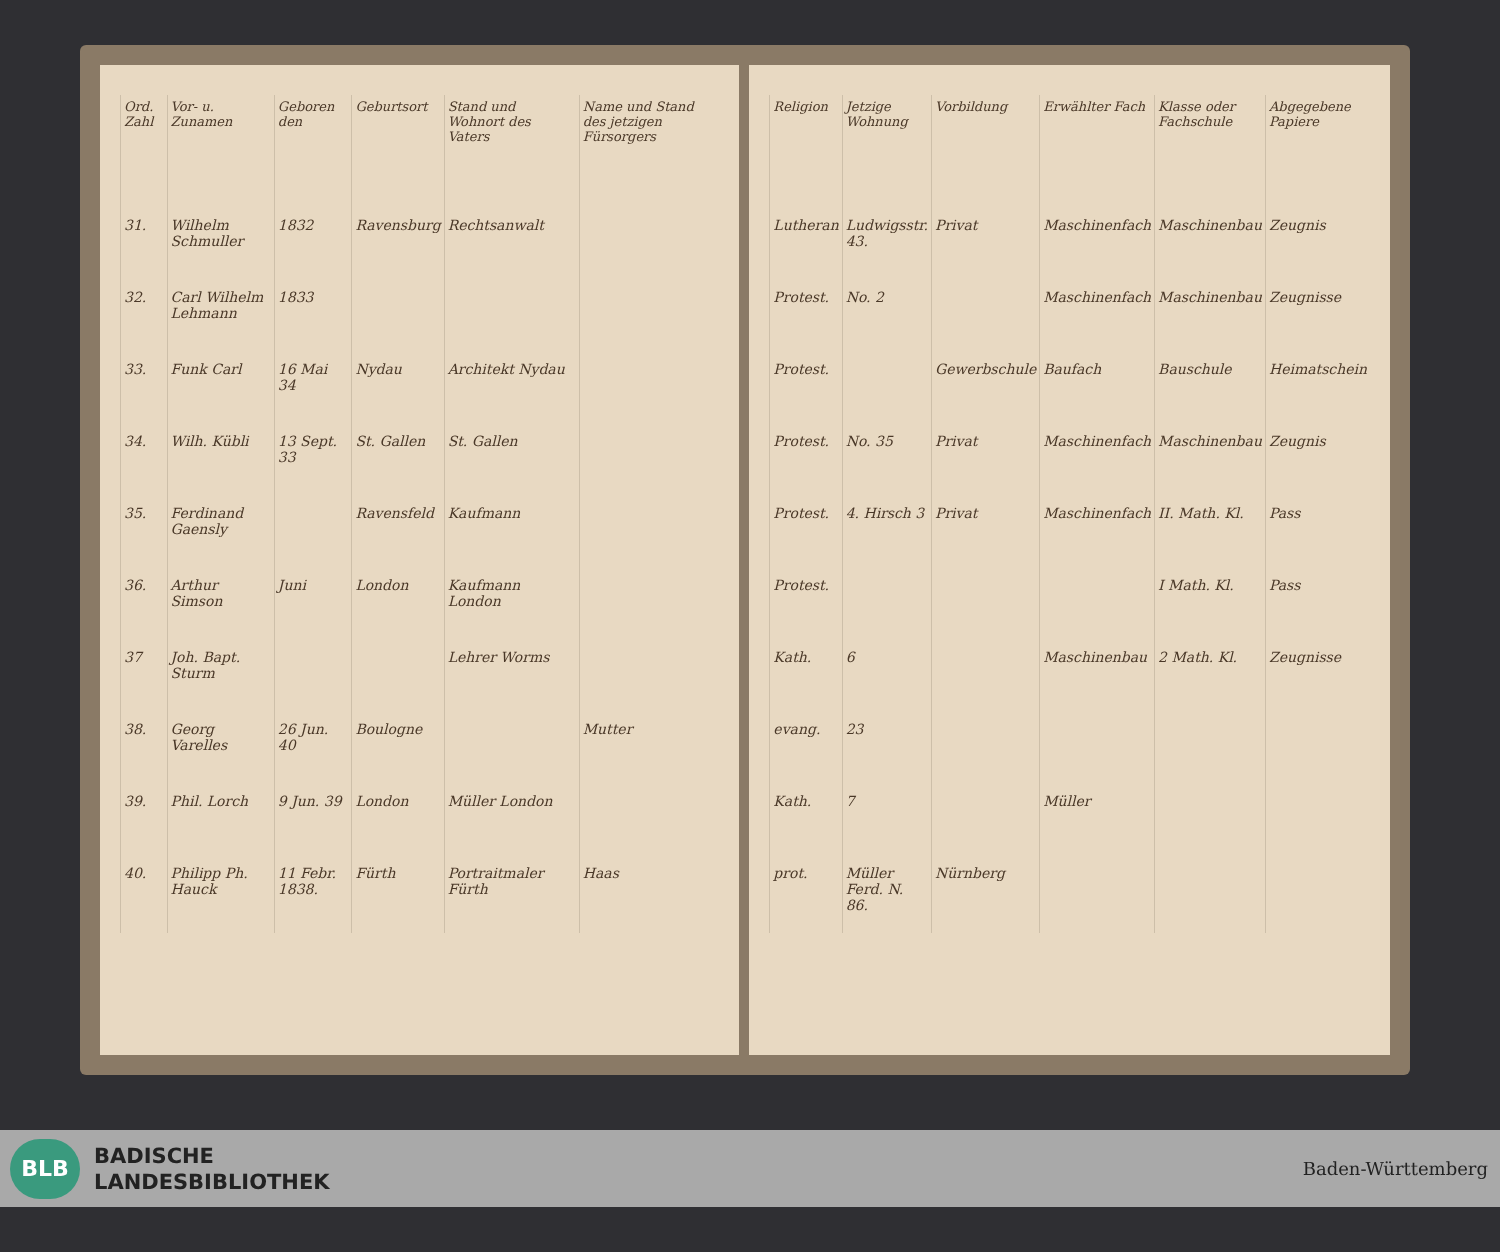| Ord. Zahl | Vor- u. Zunamen | Geboren den | Geburtsort | Stand und Wohnort des Vaters | Name und Stand des jetzigen Fürsorgers |
| --- | --- | --- | --- | --- | --- |
| 31. | Wilhelm Schmuller | 1832 | Ravensburg | Rechtsanwalt | |
| 32. | Carl Wilhelm Lehmann | 1833 | | | |
| 33. | Funk Carl | 16 Mai 34 | Nydau | Architekt Nydau | |
| 34. | Wilh. Kübli | 13 Sept. 33 | St. Gallen | St. Gallen | |
| 35. | Ferdinand Gaensly | | Ravensfeld | Kaufmann | |
| 36. | Arthur Simson | Juni | London | Kaufmann London | |
| 37 | Joh. Bapt. Sturm | | | Lehrer Worms | |
| 38. | Georg Varelles | 26 Jun. 40 | Boulogne | | Mutter |
| 39. | Phil. Lorch | 9 Jun. 39 | London | Müller London | |
| 40. | Philipp Ph. Hauck | 11 Febr. 1838. | Fürth | Portraitmaler Fürth | Haas |
| Religion | Jetzige Wohnung | Vorbildung | Erwählter Fach | Klasse oder Fachschule | Abgegebene Papiere |
| --- | --- | --- | --- | --- | --- |
| Lutheran | Ludwigsstr. 43. | Privat | Maschinenfach | Maschinenbau | Zeugnis |
| Protest. | No. 2 | | Maschinenfach | Maschinenbau | Zeugnisse |
| Protest. | | Gewerbschule | Baufach | Bauschule | Heimatschein |
| Protest. | No. 35 | Privat | Maschinenfach | Maschinenbau | Zeugnis |
| Protest. | 4. Hirsch 3 | Privat | Maschinenfach | II. Math. Kl. | Pass |
| Protest. | | | | I Math. Kl. | Pass |
| Kath. | 6 | | Maschinenbau | 2 Math. Kl. | Zeugnisse |
| evang. | 23 | | | | |
| Kath. | 7 | | Müller | | |
| prot. | Müller Ferd. N. 86. | Nürnberg | | | |
BLB
BADISCHE
LANDESBIBLIOTHEK
Baden-Württemberg